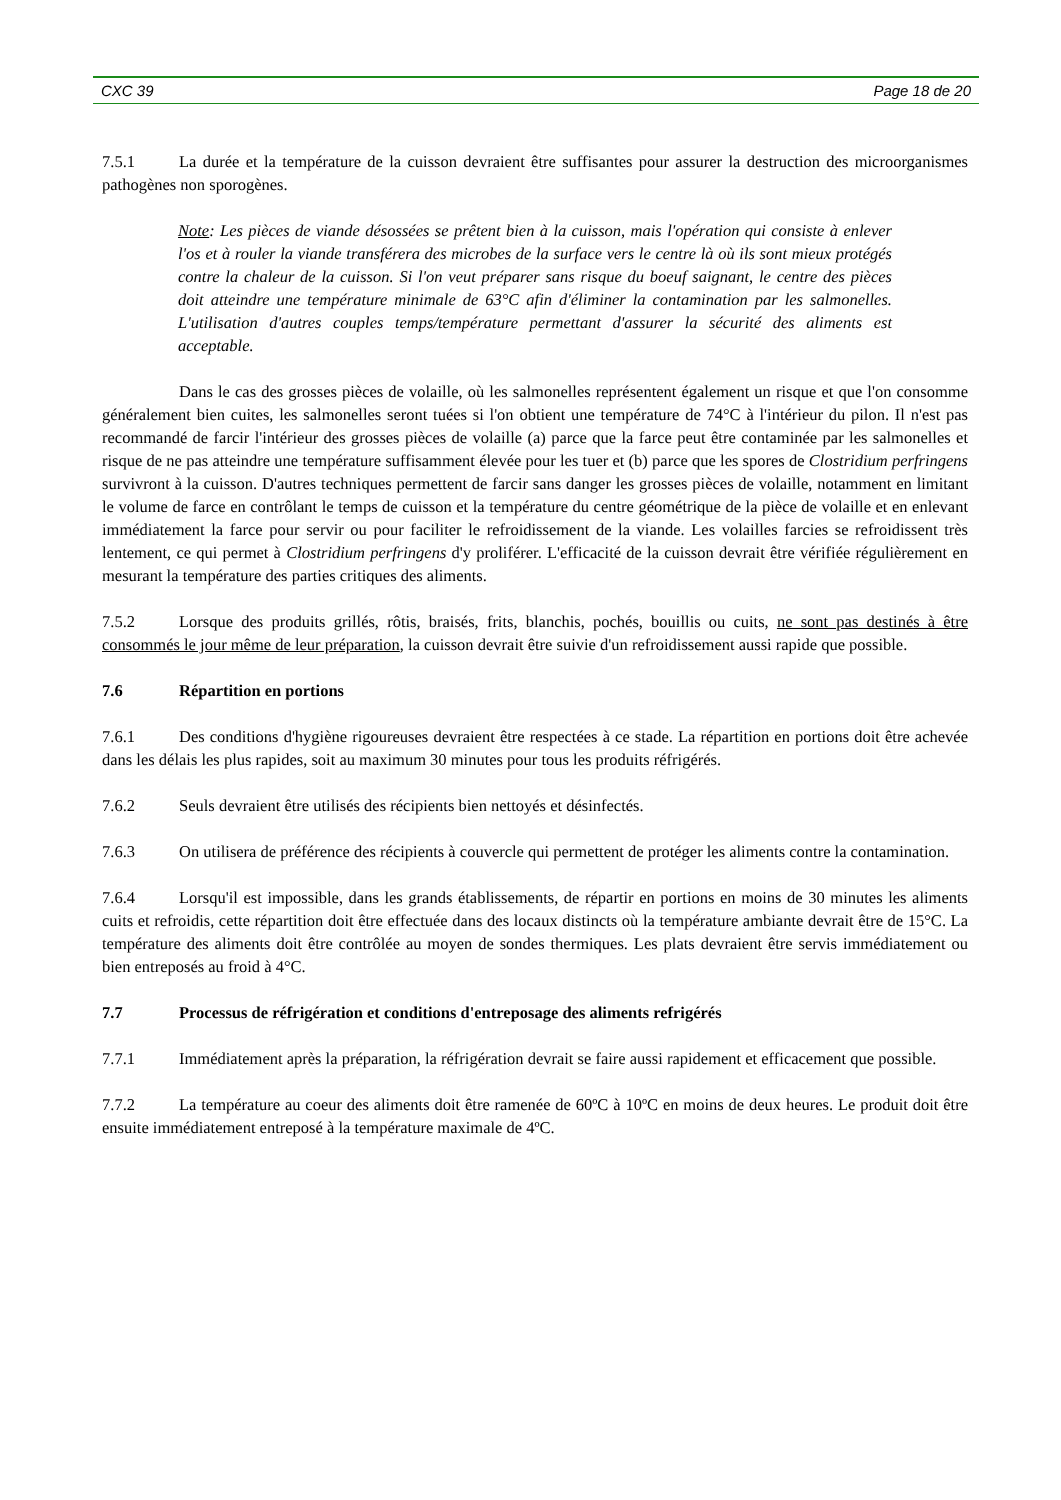CXC 39 Page 18 de 20
7.5.1 La durée et la température de la cuisson devraient être suffisantes pour assurer la destruction des microorganismes pathogènes non sporogènes.
Note: Les pièces de viande désossées se prêtent bien à la cuisson, mais l'opération qui consiste à enlever l'os et à rouler la viande transférera des microbes de la surface vers le centre là où ils sont mieux protégés contre la chaleur de la cuisson. Si l'on veut préparer sans risque du boeuf saignant, le centre des pièces doit atteindre une température minimale de 63°C afin d'éliminer la contamination par les salmonelles. L'utilisation d'autres couples temps/température permettant d'assurer la sécurité des aliments est acceptable.
Dans le cas des grosses pièces de volaille, où les salmonelles représentent également un risque et que l'on consomme généralement bien cuites, les salmonelles seront tuées si l'on obtient une température de 74°C à l'intérieur du pilon. Il n'est pas recommandé de farcir l'intérieur des grosses pièces de volaille (a) parce que la farce peut être contaminée par les salmonelles et risque de ne pas atteindre une température suffisamment élevée pour les tuer et (b) parce que les spores de Clostridium perfringens survivront à la cuisson. D'autres techniques permettent de farcir sans danger les grosses pièces de volaille, notamment en limitant le volume de farce en contrôlant le temps de cuisson et la température du centre géométrique de la pièce de volaille et en enlevant immédiatement la farce pour servir ou pour faciliter le refroidissement de la viande. Les volailles farcies se refroidissent très lentement, ce qui permet à Clostridium perfringens d'y proliférer. L'efficacité de la cuisson devrait être vérifiée régulièrement en mesurant la température des parties critiques des aliments.
7.5.2 Lorsque des produits grillés, rôtis, braisés, frits, blanchis, pochés, bouillis ou cuits, ne sont pas destinés à être consommés le jour même de leur préparation, la cuisson devrait être suivie d'un refroidissement aussi rapide que possible.
7.6 Répartition en portions
7.6.1 Des conditions d'hygiène rigoureuses devraient être respectées à ce stade. La répartition en portions doit être achevée dans les délais les plus rapides, soit au maximum 30 minutes pour tous les produits réfrigérés.
7.6.2 Seuls devraient être utilisés des récipients bien nettoyés et désinfectés.
7.6.3 On utilisera de préférence des récipients à couvercle qui permettent de protéger les aliments contre la contamination.
7.6.4 Lorsqu'il est impossible, dans les grands établissements, de répartir en portions en moins de 30 minutes les aliments cuits et refroidis, cette répartition doit être effectuée dans des locaux distincts où la température ambiante devrait être de 15°C. La température des aliments doit être contrôlée au moyen de sondes thermiques. Les plats devraient être servis immédiatement ou bien entreposés au froid à 4°C.
7.7 Processus de réfrigération et conditions d'entreposage des aliments refrigérés
7.7.1 Immédiatement après la préparation, la réfrigération devrait se faire aussi rapidement et efficacement que possible.
7.7.2 La température au coeur des aliments doit être ramenée de 60ºC à 10ºC en moins de deux heures. Le produit doit être ensuite immédiatement entreposé à la température maximale de 4ºC.